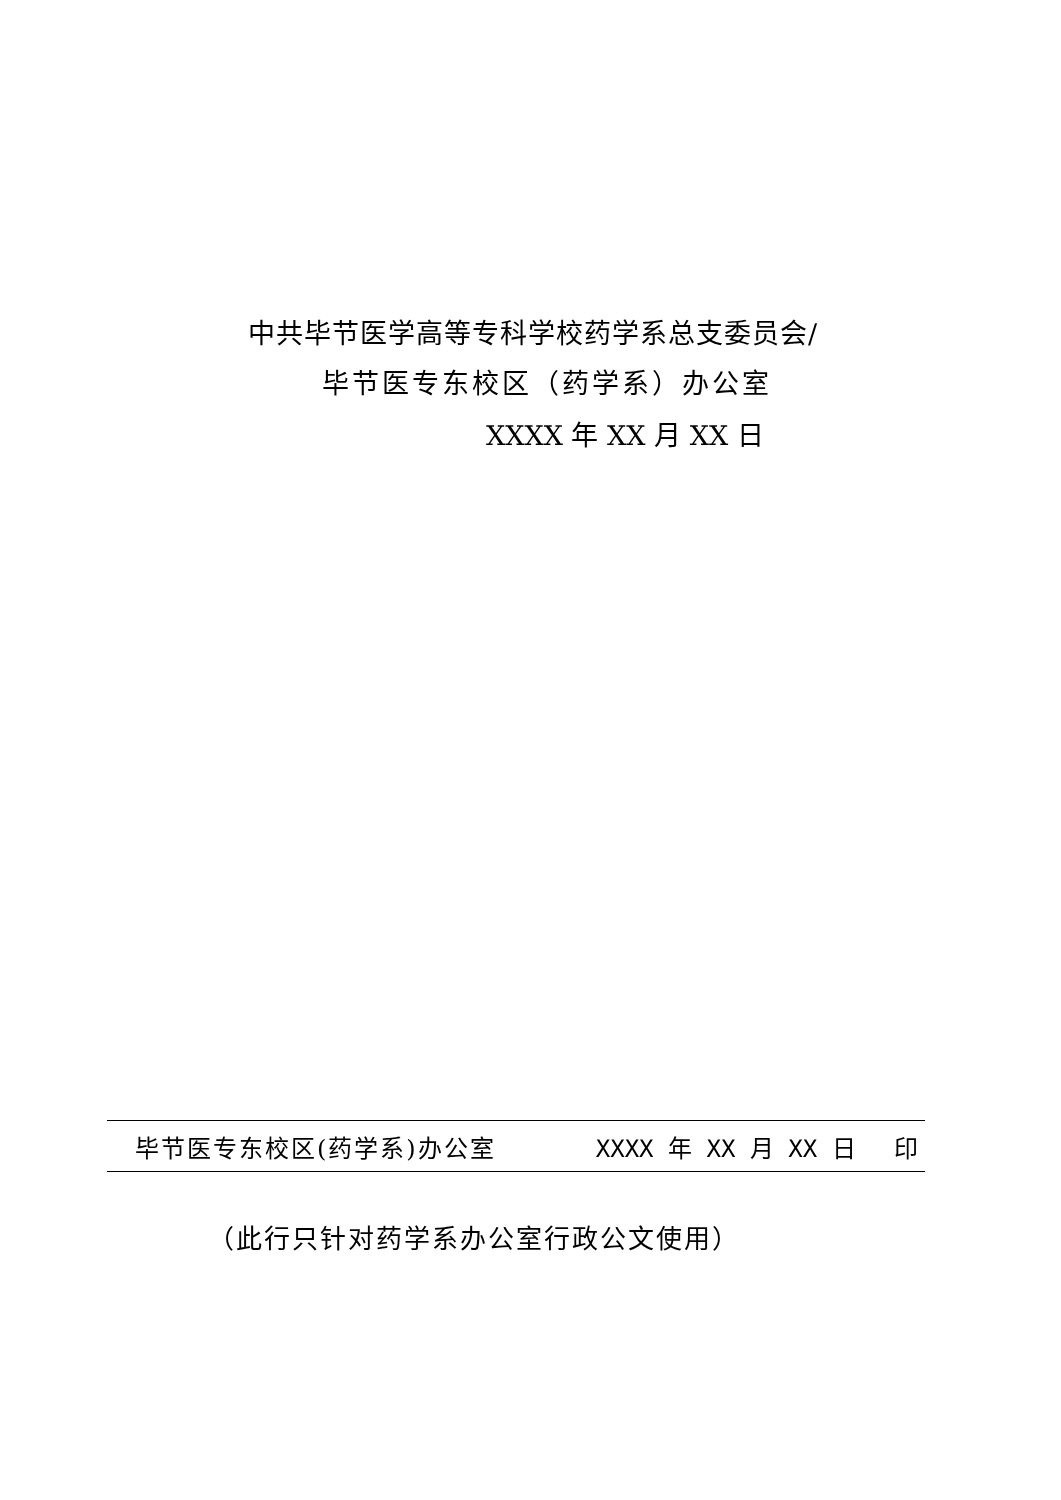中共毕节医学高等专科学校药学系总支委员会/
毕节医专东校区（药学系）办公室
XXXX 年 XX 月 XX 日
毕节医专东校区(药学系)办公室 XXXX 年 XX 月 XX 日 印
（此行只针对药学系办公室行政公文使用）